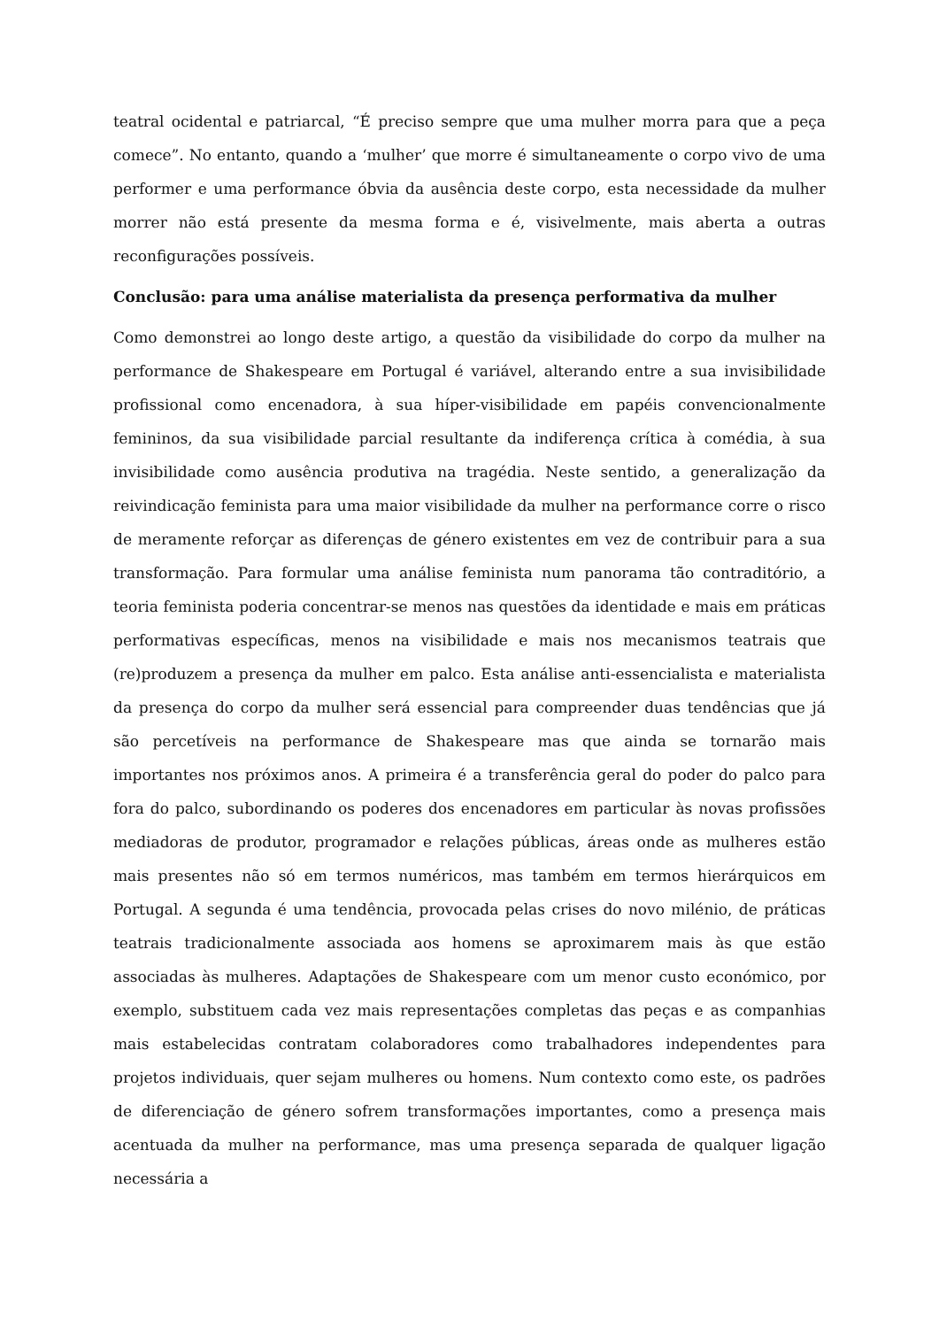teatral ocidental e patriarcal, “É preciso sempre que uma mulher morra para que a peça comece”. No entanto, quando a ‘mulher’ que morre é simultaneamente o corpo vivo de uma performer e uma performance óbvia da ausência deste corpo, esta necessidade da mulher morrer não está presente da mesma forma e é, visivelmente, mais aberta a outras reconfigurações possíveis.
Conclusão: para uma análise materialista da presença performativa da mulher
Como demonstrei ao longo deste artigo, a questão da visibilidade do corpo da mulher na performance de Shakespeare em Portugal é variável, alterando entre a sua invisibilidade profissional como encenadora, à sua híper-visibilidade em papéis convencionalmente femininos, da sua visibilidade parcial resultante da indiferença crítica à comédia, à sua invisibilidade como ausência produtiva na tragédia. Neste sentido, a generalização da reivindicação feminista para uma maior visibilidade da mulher na performance corre o risco de meramente reforçar as diferenças de género existentes em vez de contribuir para a sua transformação. Para formular uma análise feminista num panorama tão contraditório, a teoria feminista poderia concentrar-se menos nas questões da identidade e mais em práticas performativas específicas, menos na visibilidade e mais nos mecanismos teatrais que (re)produzem a presença da mulher em palco. Esta análise anti-essencialista e materialista da presença do corpo da mulher será essencial para compreender duas tendências que já são percetíveis na performance de Shakespeare mas que ainda se tornarão mais importantes nos próximos anos. A primeira é a transferência geral do poder do palco para fora do palco, subordinando os poderes dos encenadores em particular às novas profissões mediadoras de produtor, programador e relações públicas, áreas onde as mulheres estão mais presentes não só em termos numéricos, mas também em termos hierárquicos em Portugal. A segunda é uma tendência, provocada pelas crises do novo milénio, de práticas teatrais tradicionalmente associada aos homens se aproximarem mais às que estão associadas às mulheres. Adaptações de Shakespeare com um menor custo económico, por exemplo, substituem cada vez mais representações completas das peças e as companhias mais estabelecidas contratam colaboradores como trabalhadores independentes para projetos individuais, quer sejam mulheres ou homens. Num contexto como este, os padrões de diferenciação de género sofrem transformações importantes, como a presença mais acentuada da mulher na performance, mas uma presença separada de qualquer ligação necessária a